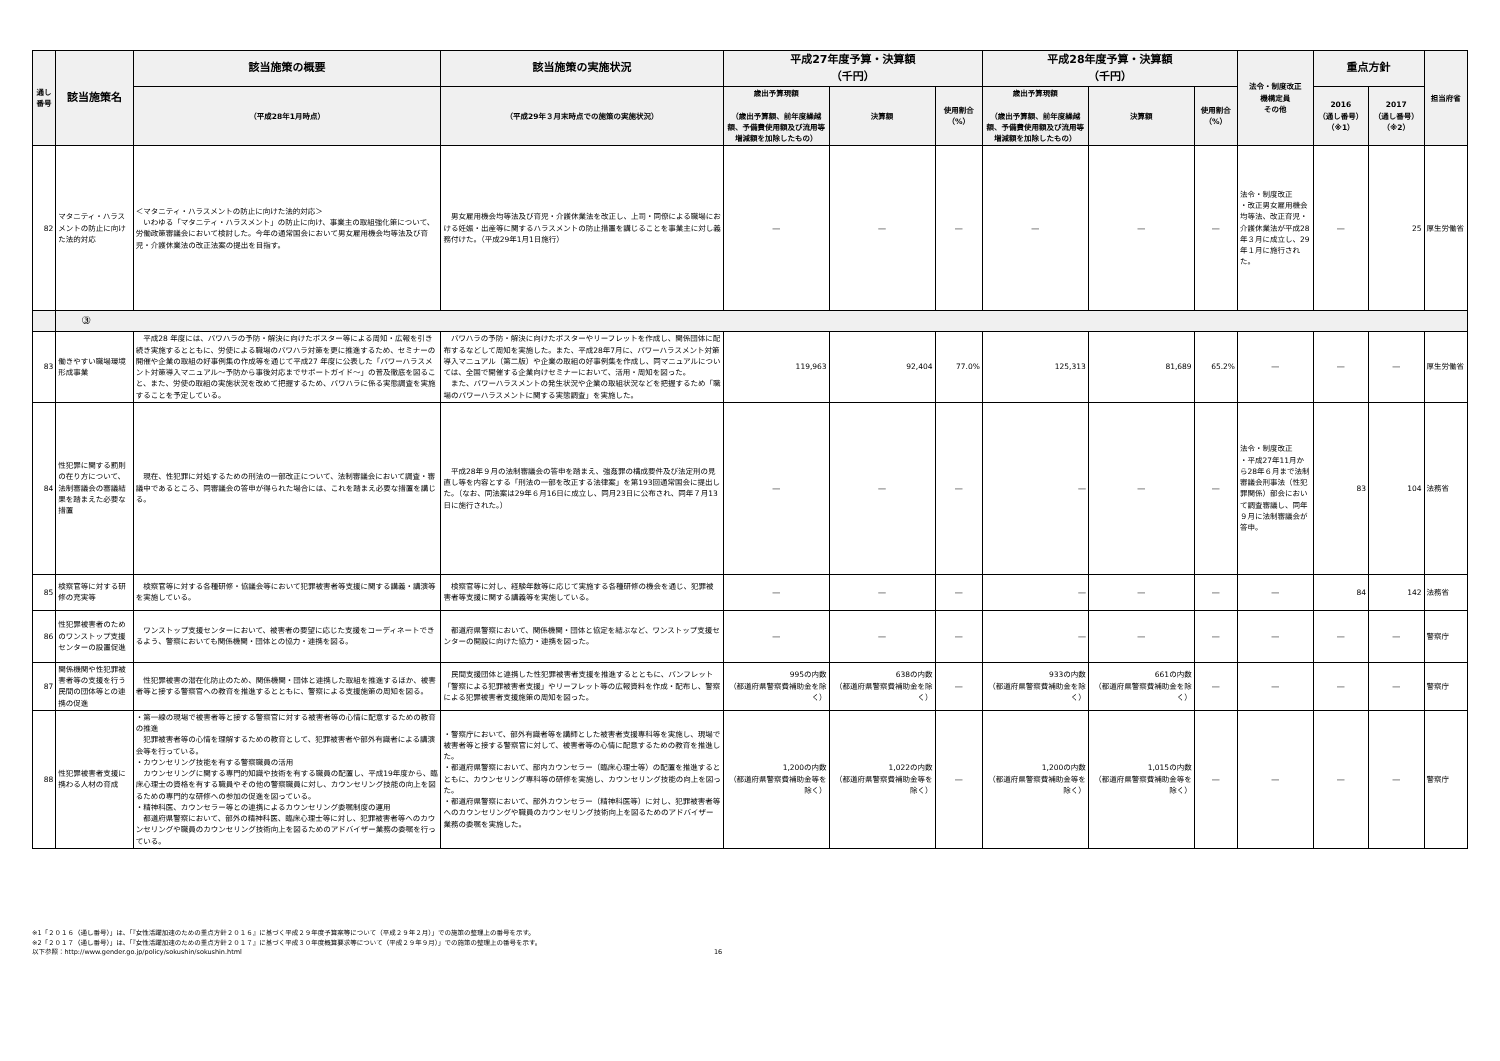| 通し番号 | 該当施策名 | 該当施策の概要 | 該当施策の実施状況 | 平成27年度予算・決算額 （千円） | | | 平成28年度予算・決算額 （千円） | | | 法令・制度改正 機構定員 その他 | 重点方針 | | 担当府省 |
| --- | --- | --- | --- | --- | --- | --- | --- | --- | --- | --- | --- | --- | --- |
| | | | | 歳出予算現額 （歳出予算額、前年度繰越額、予備費使用額及び流用等増減額を加除したもの） | 決算額 | 使用割合 （%） | 歳出予算現額 （歳出予算額、前年度繰越額、予備費使用額及び流用等増減額を加除したもの） | 決算額 | 使用割合 （%） | | 2016 （通し番号） （※1） | 2017 （通し番号） （※2） | |
| | | （平成28年1月時点） | （平成29年３月末時点での施策の実施状況） | | | | | | | | | | |
| 82 | マタニティ・ハラスメントの防止に向けた法的対応 | ＜マタニティ・ハラスメントの防止に向けた法的対応＞ いわゆる「マタニティ・ハラスメント」の防止に向け、事業主の取組強化策について、労働政策審議会において検討した。今年の通常国会において男女雇用機会均等法及び育児・介護休業法の改正法案の提出を目指す。 | 男女雇用機会均等法及び育児・介護休業法を改正し、上司・同僚による職場における妊娠・出産等に関するハラスメントの防止措置を講じることを事業主に対し義務付けた。（平成29年1月1日施行） | ― | ― | ― | ― | ― | ― | 法令・制度改正 ・改正男女雇用機会均等法、改正育児・介護休業法が平成28年３月に成立し、29年１月に施行された。 | ― | 25 | 厚生労働省 |
| | ③ | | | | | | | | | | | | |
| 83 | 働きやすい職場環境形成事業 | 平成28 年度には、パワハラの予防・解決に向けたポスター等による周知・広報を引き続き実施するとともに、労使による職場のパワハラ対策を更に推進するため、セミナーの開催や企業の取組の好事例集の作成等を通じて平成27 年度に公表した「パワーハラスメント対策導入マニュアル～予防から事後対応までサポートガイド～」の普及徹底を図ること、また、労使の取組の実施状況を改めて把握するため、パワハラに係る実態調査を実施することを予定している。 | パワハラの予防・解決に向けたポスターやリーフレットを作成し、関係団体に配布するなどして周知を実施した。また、平成28年7月に、パワーハラスメント対策導入マニュアル（第二版）や企業の取組の好事例集を作成し、同マニュアルについては、全国で開催する企業向けセミナーにおいて、活用・周知を図った。 また、パワーハラスメントの発生状況や企業の取組状況などを把握するため「職場のパワーハラスメントに関する実態調査」を実施した。 | 119,963 | 92,404 | 77.0% | 125,313 | 81,689 | 65.2% | ― | ― | ― | 厚生労働省 |
| 84 | 性犯罪に関する罰則の在り方について、法制審議会の審議結果を踏まえた必要な措置 | 現在、性犯罪に対処するための刑法の一部改正について、法制審議会において調査・審議中であるところ、同審議会の答申が得られた場合には、これを踏まえ必要な措置を講じる。 | 平成28年９月の法制審議会の答申を踏まえ、強姦罪の構成要件及び法定刑の見直し等を内容とする「刑法の一部を改正する法律案」を第193回通常国会に提出した。（なお、同法案は29年６月16日に成立し、同月23日に公布され、同年７月13日に施行された。） | ― | ― | ― | ― | ― | ― | 法令・制度改正 ・平成27年11月から28年６月まで法制審議会刑事法（性犯罪関係）部会において調査審議し、同年９月に法制審議会が答申。 | 83 | 104 | 法務省 |
| 85 | 検察官等に対する研修の充実等 | 検察官等に対する各種研修・協議会等において犯罪被害者等支援に関する講義・講演等を実施している。 | 検察官等に対し、経験年数等に応じて実施する各種研修の機会を通じ、犯罪被害者等支援に関する講義等を実施している。 | ― | ― | ― | ― | ― | ― | ― | 84 | 142 | 法務省 |
| 86 | 性犯罪被害者のためのワンストップ支援センターの設置促進 | ワンストップ支援センターにおいて、被害者の要望に応じた支援をコーディネートできるよう、警察においても関係機関・団体との協力・連携を図る。 | 都道府県警察において、関係機関・団体と協定を結ぶなど、ワンストップ支援センターの開設に向けた協力・連携を図った。 | ― | ― | ― | ― | ― | ― | ― | ― | ― | 警察庁 |
| 87 | 関係機関や性犯罪被害者等の支援を行う民間の団体等との連携の促進 | 性犯罪被害の潜在化防止のため、関係機関・団体と連携した取組を推進するほか、被害者等と接する警察官への教育を推進するとともに、警察による支援施策の周知を図る。 | 民間支援団体と連携した性犯罪被害者支援を推進するとともに、パンフレット「警察による犯罪被害者支援」やリーフレット等の広報資料を作成・配布し、警察による犯罪被害者支援施策の周知を図った。 | 995の内数 （都道府県警察費補助金を除く） | 638の内数 （都道府県警察費補助金を除く） | ― | 933の内数 （都道府県警察費補助金を除く） | 661の内数 （都道府県警察費補助金を除く） | ― | ― | ― | ― | 警察庁 |
| 88 | 性犯罪被害者支援に携わる人材の育成 | ・第一線の現場で被害者等と接する警察官に対する被害者等の心情に配意するための教育の推進 犯罪被害者等の心情を理解するための教育として、犯罪被害者や部外有識者による講演会等を行っている。 ・カウンセリング技能を有する警察職員の活用 カウンセリングに関する専門的知識や技術を有する職員の配置し、平成19年度から、臨床心理士の資格を有する職員やその他の警察職員に対し、カウンセリング技能の向上を図るための専門的な研修への参加の促進を図っている。 ・精神科医、カウンセラー等との連携によるカウンセリング委嘱制度の運用 都道府県警察において、部外の精神科医、臨床心理士等に対し、犯罪被害者等へのカウンセリングや職員のカウンセリング技術向上を図るためのアドバイザー業務の委嘱を行っている。 | ・警察庁において、部外有識者等を講師とした被害者支援専科等を実施し、現場で被害者等と接する警察官に対して、被害者等の心情に配意するための教育を推進した。 ・都道府県警察において、部内カウンセラー（臨床心理士等）の配置を推進するとともに、カウンセリング専科等の研修を実施し、カウンセリング技能の向上を図った。 ・都道府県警察において、部外カウンセラー（精神科医等）に対し、犯罪被害者等へのカウンセリングや職員のカウンセリング技術向上を図るためのアドバイザー業務の委嘱を実施した。 | 1,200の内数 （都道府県警察費補助金等を除く） | 1,022の内数 （都道府県警察費補助金等を除く） | ― | 1,200の内数 （都道府県警察費補助金等を除く） | 1,015の内数 （都道府県警察費補助金等を除く） | ― | ― | ― | ― | 警察庁 |
※1「２０１６（通し番号）」は、「『女性活躍加速のための重点方針２０１６』に基づく平成２９年度予算案等について（平成２９年２月）」での施策の整理上の番号を示す。
※2「２０１７（通し番号）」は、「『女性活躍加速のための重点方針２０１７』に基づく平成３０年度概算要求等について（平成２９年９月）」での施策の整理上の番号を示す。
以下参照：http://www.gender.go.jp/policy/sokushin/sokushin.html 16